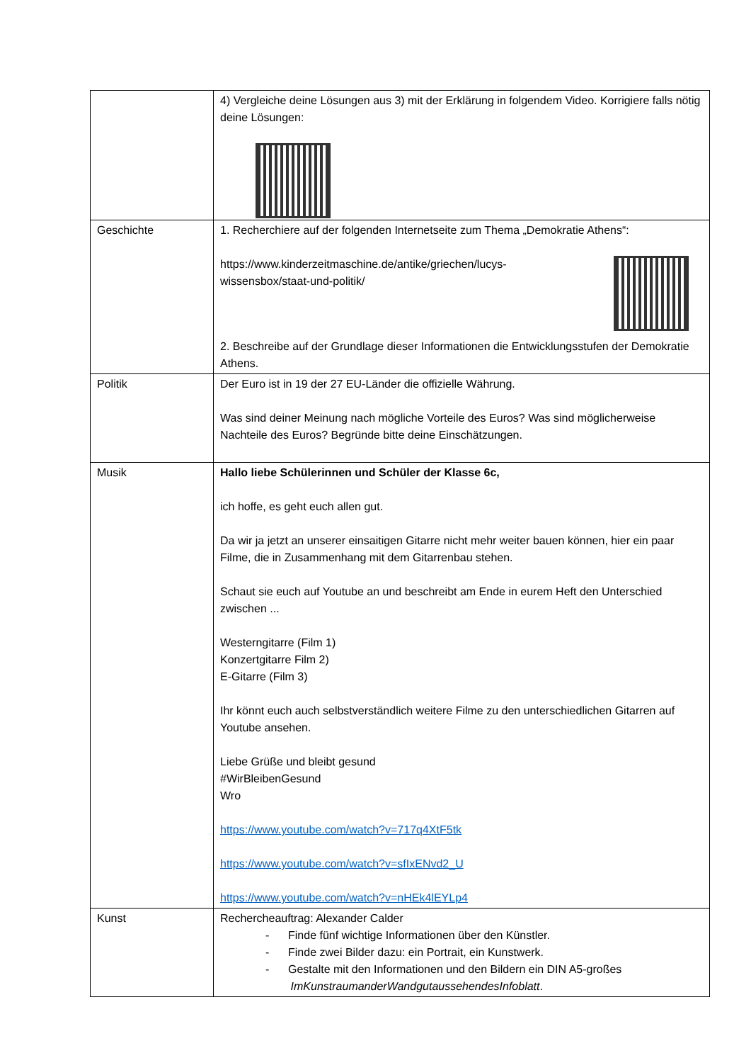| | 4) Vergleiche deine Lösungen aus 3) mit der Erklärung in folgendem Video. Korrigiere falls nötig deine Lösungen: |
| Geschichte | 1. Recherchiere auf der folgenden Internetseite zum Thema „Demokratie Athens“: https://www.kinderzeitmaschine.de/antike/griechen/lucys- wissensbox/staat-und-politik/ 2. Beschreibe auf der Grundlage dieser Informationen die Entwicklungsstufen der Demokratie Athens. |
| Politik | Der Euro ist in 19 der 27 EU-Länder die offizielle Währung. Was sind deiner Meinung nach mögliche Vorteile des Euros? Was sind möglicherweise Nachteile des Euros? Begründe bitte deine Einschätzungen. |
| Musik | Hallo liebe Schülerinnen und Schüler der Klasse 6c, ich hoffe, es geht euch allen gut. Da wir ja jetzt an unserer einsaitigen Gitarre nicht mehr weiter bauen können, hier ein paar Filme, die in Zusammenhang mit dem Gitarrenbau stehen. Schaut sie euch auf Youtube an und beschreibt am Ende in eurem Heft den Unterschied zwischen ... Westerngitarre (Film 1) Konzertgitarre Film 2) E-Gitarre (Film 3) Ihr könnt euch auch selbstverständlich weitere Filme zu den unterschiedlichen Gitarren auf Youtube ansehen. Liebe Grüße und bleibt gesund #WirBleibenGesund Wro https://www.youtube.com/watch?v=717q4XtF5tk https://www.youtube.com/watch?v=sfIxENvd2_U https://www.youtube.com/watch?v=nHEk4lEYLp4 |
| Kunst | Rechercheauftrag: Alexander Calder - Finde fünf wichtige Informationen über den Künstler. - Finde zwei Bilder dazu: ein Portrait, ein Kunstwerk. - Gestalte mit den Informationen und den Bildern ein DIN A5-großes ImKunstraumanderWandgutaussehendesInfoblatt . |